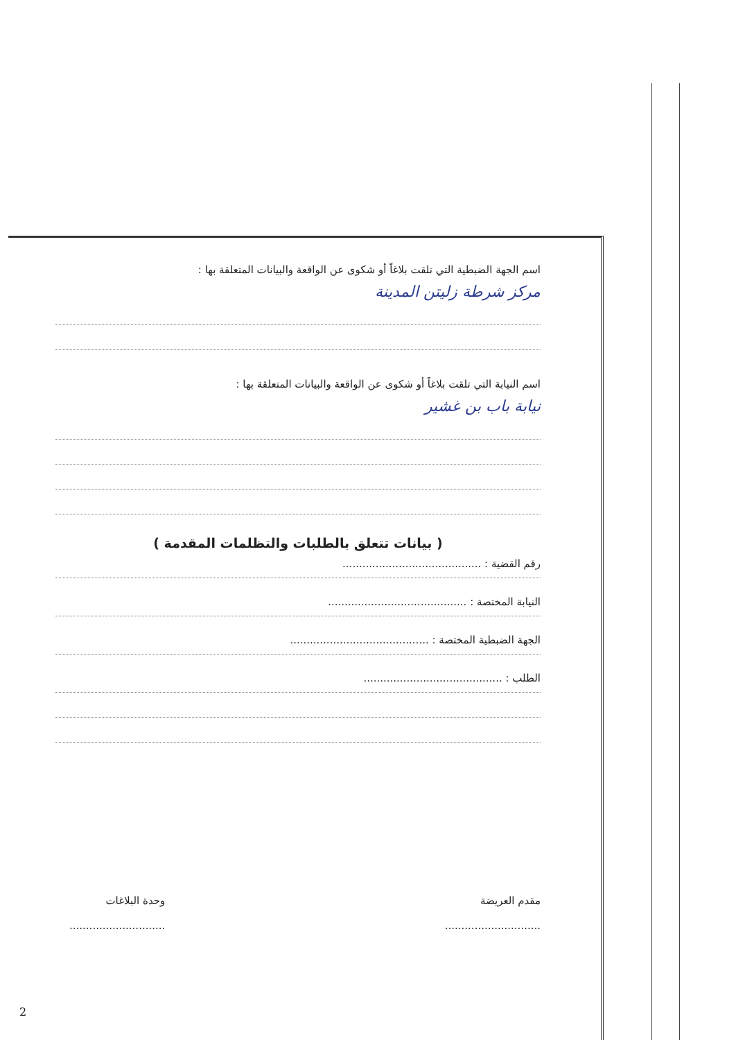اسم الجهة الضبطية التي تلقت بلاغاً أو شكوى عن الواقعة والبيانات المتعلقة بها :
مركز شرطة زليتن المدينة
اسم النيابة التي تلقت بلاغاً أو شكوى عن الواقعة والبيانات المتعلقة بها :
نيابة باب بن غشير
( بيانات تتعلق بالطلبات والتظلمات المقدمة )
رقم القضية : ..........................................
النيابة المختصة : ..........................................
الجهة الضبطية المختصة : ..........................................
الطلب : ..........................................
مقدم العريضة
.............................
وحدة البلاغات
.............................
2